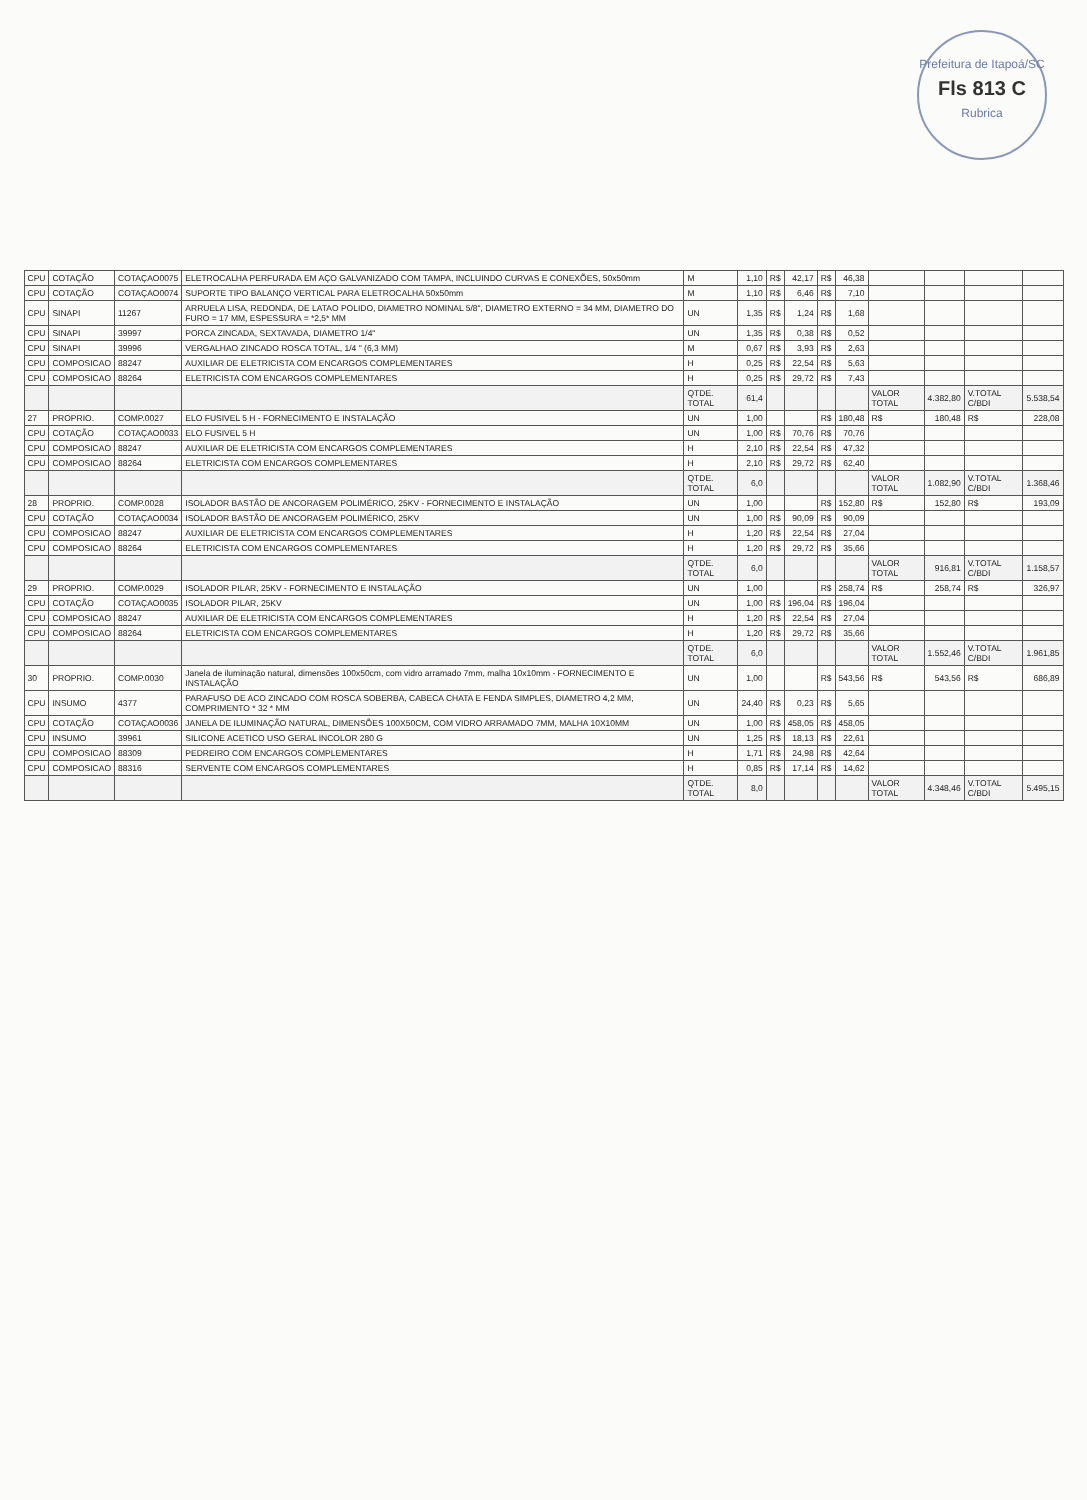Prefeitura de Itapoá/SC
Fls 813 C
Rubrica
| CPU | COTAÇÃO | COTAÇAO0075 | ELETROCALHA PERFURADA EM AÇO GALVANIZADO COM TAMPA, INCLUINDO CURVAS E CONEXÕES, 50x50mm | M | 1,10 | R$ | 42,17 | R$ | 46,38 | | | | |
| CPU | COTAÇÃO | COTAÇAO0074 | SUPORTE TIPO BALANÇO VERTICAL PARA ELETROCALHA 50x50mm | M | 1,10 | R$ | 6,46 | R$ | 7,10 | | | | |
| CPU | SINAPI | 11267 | ARRUELA LISA, REDONDA, DE LATAO POLIDO, DIAMETRO NOMINAL 5/8", DIAMETRO EXTERNO = 34 MM, DIAMETRO DO FURO = 17 MM, ESPESSURA = *2,5* MM | UN | 1,35 | R$ | 1,24 | R$ | 1,68 | | | | |
| CPU | SINAPI | 39997 | PORCA ZINCADA, SEXTAVADA, DIAMETRO 1/4" | UN | 1,35 | R$ | 0,38 | R$ | 0,52 | | | | |
| CPU | SINAPI | 39996 | VERGALHAO ZINCADO ROSCA TOTAL, 1/4 " (6,3 MM) | M | 0,67 | R$ | 3,93 | R$ | 2,63 | | | | |
| CPU | COMPOSICAO | 88247 | AUXILIAR DE ELETRICISTA COM ENCARGOS COMPLEMENTARES | H | 0,25 | R$ | 22,54 | R$ | 5,63 | | | | |
| CPU | COMPOSICAO | 88264 | ELETRICISTA COM ENCARGOS COMPLEMENTARES | H | 0,25 | R$ | 29,72 | R$ | 7,43 | | | | |
| | | | | QTDE. TOTAL | 61,4 | | | | | VALOR TOTAL | 4.382,80 | V.TOTAL C/BDI | 5.538,54 |
| 27 | PROPRIO. | COMP.0027 | ELO FUSIVEL 5 H - FORNECIMENTO E INSTALAÇÃO | UN | 1,00 | | | R$ | 180,48 | R$ | 180,48 | R$ | 228,08 |
| CPU | COTAÇÃO | COTAÇAO0033 | ELO FUSIVEL 5 H | UN | 1,00 | R$ | 70,76 | R$ | 70,76 | | | | |
| CPU | COMPOSICAO | 88247 | AUXILIAR DE ELETRICISTA COM ENCARGOS COMPLEMENTARES | H | 2,10 | R$ | 22,54 | R$ | 47,32 | | | | |
| CPU | COMPOSICAO | 88264 | ELETRICISTA COM ENCARGOS COMPLEMENTARES | H | 2,10 | R$ | 29,72 | R$ | 62,40 | | | | |
| | | | | QTDE. TOTAL | 6,0 | | | | | VALOR TOTAL | 1.082,90 | V.TOTAL C/BDI | 1.368,46 |
| 28 | PROPRIO. | COMP.0028 | ISOLADOR BASTÃO DE ANCORAGEM POLIMÉRICO, 25KV - FORNECIMENTO E INSTALAÇÃO | UN | 1,00 | | | R$ | 152,80 | R$ | 152,80 | R$ | 193,09 |
| CPU | COTAÇÃO | COTAÇAO0034 | ISOLADOR BASTÃO DE ANCORAGEM POLIMÉRICO, 25KV | UN | 1,00 | R$ | 90,09 | R$ | 90,09 | | | | |
| CPU | COMPOSICAO | 88247 | AUXILIAR DE ELETRICISTA COM ENCARGOS COMPLEMENTARES | H | 1,20 | R$ | 22,54 | R$ | 27,04 | | | | |
| CPU | COMPOSICAO | 88264 | ELETRICISTA COM ENCARGOS COMPLEMENTARES | H | 1,20 | R$ | 29,72 | R$ | 35,66 | | | | |
| | | | | QTDE. TOTAL | 6,0 | | | | | VALOR TOTAL | 916,81 | V.TOTAL C/BDI | 1.158,57 |
| 29 | PROPRIO. | COMP.0029 | ISOLADOR PILAR, 25KV - FORNECIMENTO E INSTALAÇÃO | UN | 1,00 | | | R$ | 258,74 | R$ | 258,74 | R$ | 326,97 |
| CPU | COTAÇÃO | COTAÇAO0035 | ISOLADOR PILAR, 25KV | UN | 1,00 | R$ | 196,04 | R$ | 196,04 | | | | |
| CPU | COMPOSICAO | 88247 | AUXILIAR DE ELETRICISTA COM ENCARGOS COMPLEMENTARES | H | 1,20 | R$ | 22,54 | R$ | 27,04 | | | | |
| CPU | COMPOSICAO | 88264 | ELETRICISTA COM ENCARGOS COMPLEMENTARES | H | 1,20 | R$ | 29,72 | R$ | 35,66 | | | | |
| | | | | QTDE. TOTAL | 6,0 | | | | | VALOR TOTAL | 1.552,46 | V.TOTAL C/BDI | 1.961,85 |
| 30 | PROPRIO. | COMP.0030 | Janela de iluminação natural, dimensões 100x50cm, com vidro arramado 7mm, malha 10x10mm - FORNECIMENTO E INSTALAÇÃO | UN | 1,00 | | | R$ | 543,56 | R$ | 543,56 | R$ | 686,89 |
| CPU | INSUMO | 4377 | PARAFUSO DE ACO ZINCADO COM ROSCA SOBERBA, CABECA CHATA E FENDA SIMPLES, DIAMETRO 4,2 MM, COMPRIMENTO * 32 * MM | UN | 24,40 | R$ | 0,23 | R$ | 5,65 | | | | |
| CPU | COTAÇÃO | COTAÇAO0036 | JANELA DE ILUMINAÇÃO NATURAL, DIMENSÕES 100X50CM, COM VIDRO ARRAMADO 7MM, MALHA 10X10MM | UN | 1,00 | R$ | 458,05 | R$ | 458,05 | | | | |
| CPU | INSUMO | 39961 | SILICONE ACETICO USO GERAL INCOLOR 280 G | UN | 1,25 | R$ | 18,13 | R$ | 22,61 | | | | |
| CPU | COMPOSICAO | 88309 | PEDREIRO COM ENCARGOS COMPLEMENTARES | H | 1,71 | R$ | 24,98 | R$ | 42,64 | | | | |
| CPU | COMPOSICAO | 88316 | SERVENTE COM ENCARGOS COMPLEMENTARES | H | 0,85 | R$ | 17,14 | R$ | 14,62 | | | | |
| | | | | QTDE. TOTAL | 8,0 | | | | | VALOR TOTAL | 4.348,46 | V.TOTAL C/BDI | 5.495,15 |